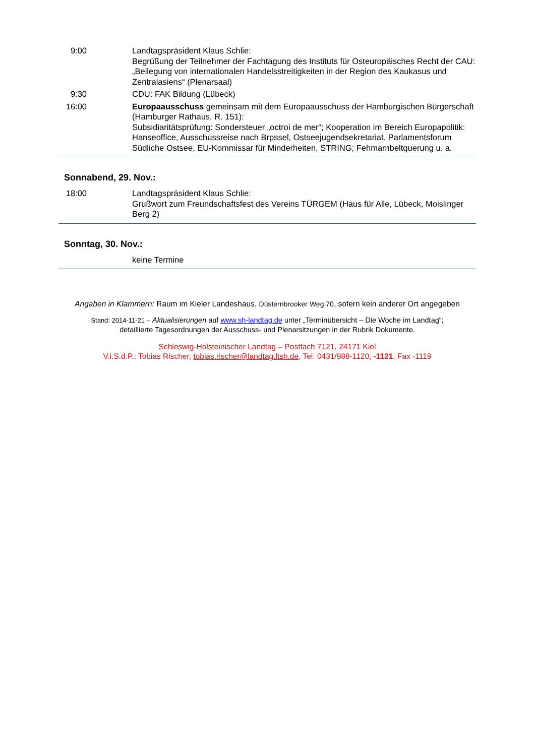| 9:00 | Landtagspräsident Klaus Schlie: Begrüßung der Teilnehmer der Fachtagung des Instituts für Osteuropäisches Recht der CAU: „Beilegung von internationalen Handelsstreitigkeiten in der Region des Kaukasus und Zentralasiens“ (Plenarsaal) |
| 9:30 | CDU: FAK Bildung (Lübeck) |
| 16:00 | Europaausschuss gemeinsam mit dem Europaausschuss der Hamburgischen Bürgerschaft (Hamburger Rathaus, R. 151): Subsidiaritätsprüfung: Sondersteuer „octroi de mer“; Kooperation im Bereich Europapolitik: Hanseoffice, Ausschussreise nach Brpssel, Ostseejugendsekretariat, Parlamentsforum Südliche Ostsee, EU-Kommissar für Minderheiten, STRING; Fehmarnbeltquerung u. a. |
Sonnabend, 29. Nov.:
| 18:00 | Landtagspräsident Klaus Schlie: Grußwort zum Freundschaftsfest des Vereins TÜRGEM (Haus für Alle, Lübeck, Moislinger Berg 2) |
Sonntag, 30. Nov.:
| | keine Termine |
Angaben in Klammern: Raum im Kieler Landeshaus, Düsternbrooker Weg 70, sofern kein anderer Ort angegeben
Stand: 2014-11-21 – Aktualisierungen auf www.sh-landtag.de unter „Terminübersicht – Die Woche im Landtag“;
detaillierte Tagesordnungen der Ausschuss- und Plenarsitzungen in der Rubrik Dokumente.
Schleswig-Holsteinischer Landtag – Postfach 7121, 24171 Kiel
V.i.S.d.P.: Tobias Rischer, tobias.rischer@landtag.ltsh.de, Tel. 0431/988-1120, -1121, Fax -1119